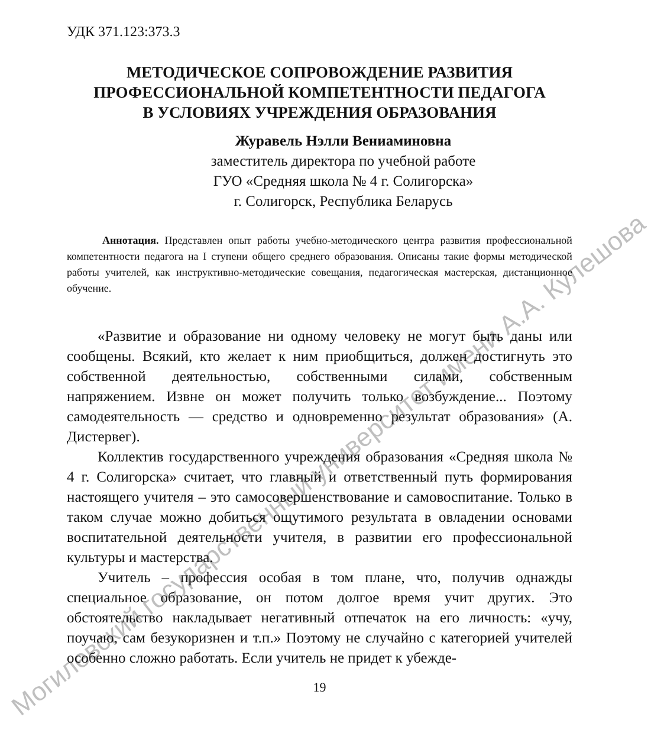УДК 371.123:373.3
МЕТОДИЧЕСКОЕ СОПРОВОЖДЕНИЕ РАЗВИТИЯ
ПРОФЕССИОНАЛЬНОЙ КОМПЕТЕНТНОСТИ ПЕДАГОГА
В УСЛОВИЯХ УЧРЕЖДЕНИЯ ОБРАЗОВАНИЯ
Журавель Нэлли Вениаминовна
заместитель директора по учебной работе
ГУО «Средняя школа № 4 г. Солигорска»
г. Солигорск, Республика Беларусь
Аннотация. Представлен опыт работы учебно-методического центра развития профессиональной компетентности педагога на I ступени общего среднего образования. Описаны такие формы методической работы учителей, как инструктивно-методические совещания, педагогическая мастерская, дистанционное обучение.
«Развитие и образование ни одному человеку не могут быть даны или сообщены. Всякий, кто желает к ним приобщиться, должен достигнуть это собственной деятельностью, собственными силами, собственным напряжением. Извне он может получить только возбуждение... Поэтому самодеятельность — средство и одновременно результат образования» (А. Дистервег).
Коллектив государственного учреждения образования «Средняя школа № 4 г. Солигорска» считает, что главный и ответственный путь формирования настоящего учителя – это самосовершенствование и самовоспитание. Только в таком случае можно добиться ощутимого результата в овладении основами воспитательной деятельности учителя, в развитии его профессиональной культуры и мастерства.
Учитель – профессия особая в том плане, что, получив однажды специальное образование, он потом долгое время учит других. Это обстоятельство накладывает негативный отпечаток на его личность: «учу, поучаю, сам безукоризнен и т.п.» Поэтому не случайно с категорией учителей особенно сложно работать. Если учитель не придет к убежде-
19
Могилевский государственный университет имени А.А. Кулешова